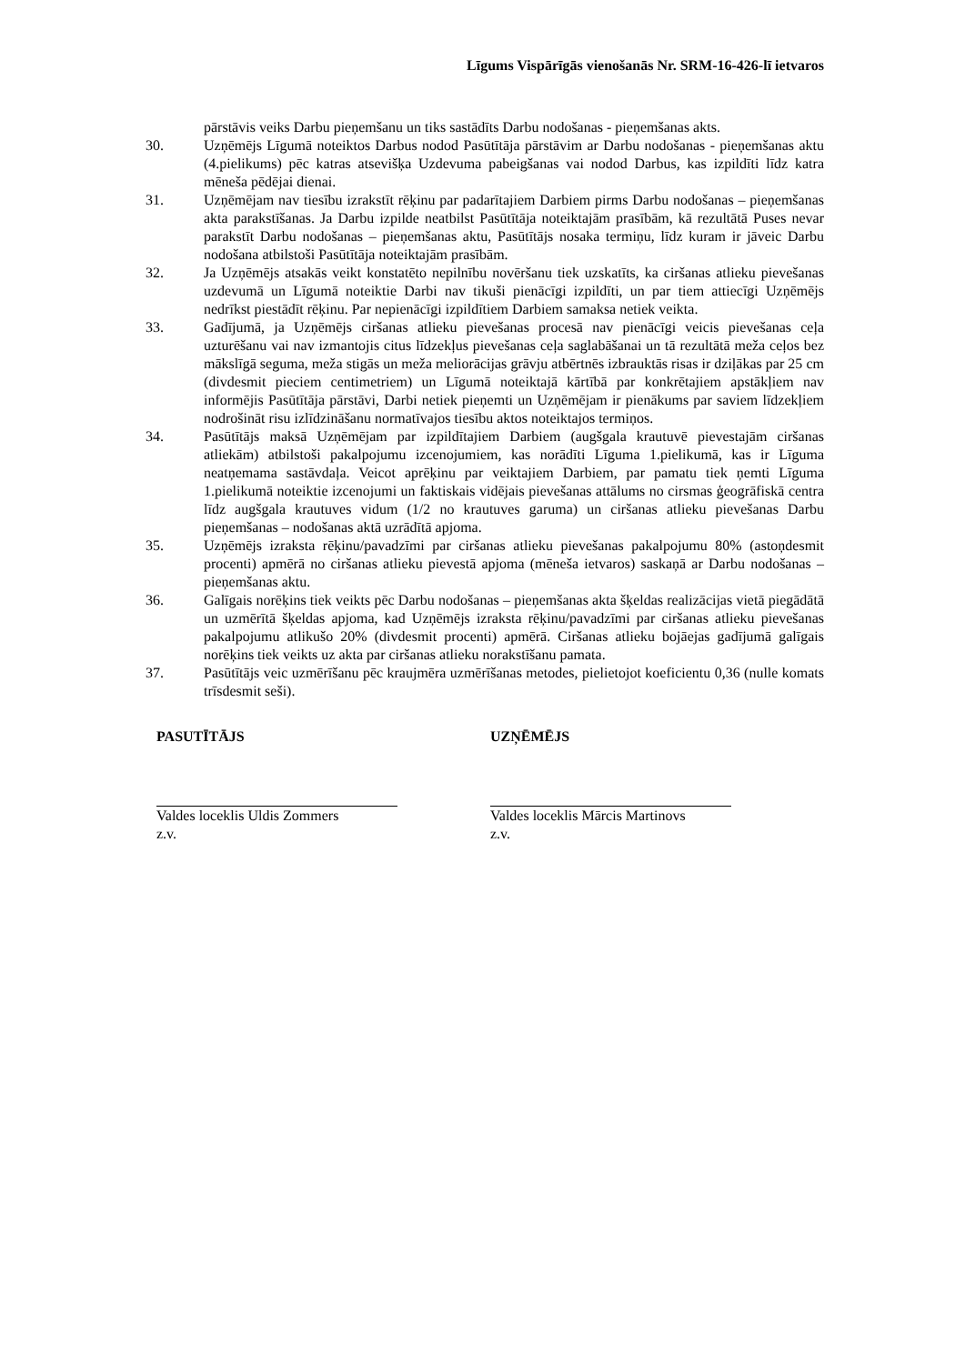Līgums Vispārīgās vienošanās Nr. SRM-16-426-lī ietvaros
pārstāvis veiks Darbu pieņemšanu un tiks sastādīts Darbu nodošanas - pieņemšanas akts.
30. Uzņēmējs Līgumā noteiktos Darbus nodod Pasūtītāja pārstāvim ar Darbu nodošanas - pieņemšanas aktu (4.pielikums) pēc katras atsevišķa Uzdevuma pabeigšanas vai nodod Darbus, kas izpildīti līdz katra mēneša pēdējai dienai.
31. Uzņēmējam nav tiesību izrakstīt rēķinu par padarītajiem Darbiem pirms Darbu nodošanas – pieņemšanas akta parakstīšanas. Ja Darbu izpilde neatbilst Pasūtītāja noteiktajām prasībām, kā rezultātā Puses nevar parakstīt Darbu nodošanas – pieņemšanas aktu, Pasūtītājs nosaka termiņu, līdz kuram ir jāveic Darbu nodošana atbilstoši Pasūtītāja noteiktajām prasībām.
32. Ja Uzņēmējs atsakās veikt konstatēto nepilnību novēršanu tiek uzskatīts, ka ciršanas atlieku pievešanas uzdevumā un Līgumā noteiktie Darbi nav tikuši pienācīgi izpildīti, un par tiem attiecīgi Uzņēmējs nedrīkst piestādīt rēķinu. Par nepienācīgi izpildītiem Darbiem samaksa netiek veikta.
33. Gadījumā, ja Uzņēmējs ciršanas atlieku pievešanas procesā nav pienācīgi veicis pievešanas ceļa uzturēšanu vai nav izmantojis citus līdzekļus pievešanas ceļa saglabāšanai un tā rezultātā meža ceļos bez mākslīgā seguma, meža stigās un meža meliorācijas grāvju atbērtnēs izbrauktās risas ir dziļākas par 25 cm (divdesmit pieciem centimetriem) un Līgumā noteiktajā kārtībā par konkrētajiem apstākļiem nav informējis Pasūtītāja pārstāvi, Darbi netiek pieņemti un Uzņēmējam ir pienākums par saviem līdzekļiem nodrošināt risu izlīdzināšanu normatīvajos tiesību aktos noteiktajos termiņos.
34. Pasūtītājs maksā Uzņēmējam par izpildītajiem Darbiem (augšgala krautuvē pievestajām ciršanas atliekām) atbilstoši pakalpojumu izcenojumiem, kas norādīti Līguma 1.pielikumā, kas ir Līguma neatņemama sastāvdaļa. Veicot aprēķinu par veiktajiem Darbiem, par pamatu tiek ņemti Līguma 1.pielikumā noteiktie izcenojumi un faktiskais vidējais pievešanas attālums no cirsmas ģeogrāfiskā centra līdz augšgala krautuves vidum (1/2 no krautuves garuma) un ciršanas atlieku pievešanas Darbu pieņemšanas – nodošanas aktā uzrādītā apjoma.
35. Uzņēmējs izraksta rēķinu/pavadzīmi par ciršanas atlieku pievešanas pakalpojumu 80% (astoņdesmit procenti) apmērā no ciršanas atlieku pievestā apjoma (mēneša ietvaros) saskaņā ar Darbu nodošanas – pieņemšanas aktu.
36. Galīgais norēķins tiek veikts pēc Darbu nodošanas – pieņemšanas akta šķeldas realizācijas vietā piegādātā un uzmērītā šķeldas apjoma, kad Uzņēmējs izraksta rēķinu/pavadzīmi par ciršanas atlieku pievešanas pakalpojumu atlikušo 20% (divdesmit procenti) apmērā. Ciršanas atlieku bojāejas gadījumā galīgais norēķins tiek veikts uz akta par ciršanas atlieku norakstīšanu pamata.
37. Pasūtītājs veic uzmērīšanu pēc kraujmēra uzmērīšanas metodes, pielietojot koeficientu 0,36 (nulle komats trīsdesmit seši).
PASUTĪTĀJS
Valdes loceklis Uldis Zommers
z.v.
UZŅĒMĒJS
Valdes loceklis Mārcis Martinovs
z.v.